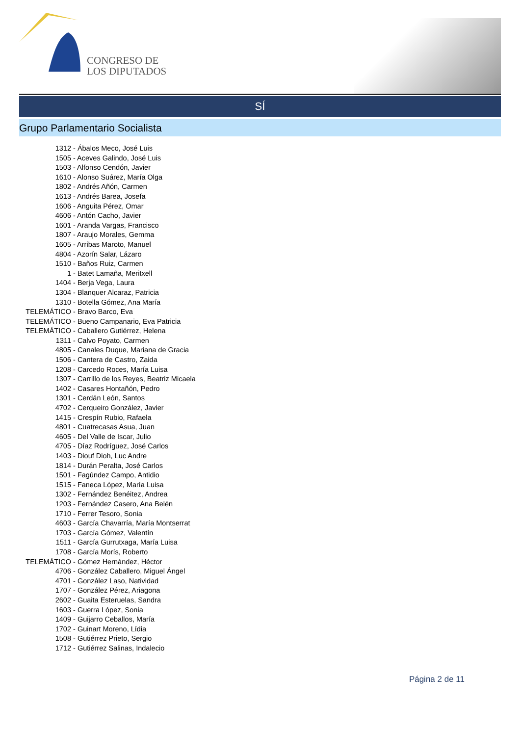CONGRESO DE
LOS DIPUTADOS
SÍ
Grupo Parlamentario Socialista
1312 - Ábalos Meco, José Luis
1505 - Aceves Galindo, José Luis
1503 - Alfonso Cendón, Javier
1610 - Alonso Suárez, María Olga
1802 - Andrés Añón, Carmen
1613 - Andrés Barea, Josefa
1606 - Anguita Pérez, Omar
4606 - Antón Cacho, Javier
1601 - Aranda Vargas, Francisco
1807 - Araujo Morales, Gemma
1605 - Arribas Maroto, Manuel
4804 - Azorín Salar, Lázaro
1510 - Baños Ruiz, Carmen
1 - Batet Lamaña, Meritxell
1404 - Berja Vega, Laura
1304 - Blanquer Alcaraz, Patricia
1310 - Botella Gómez, Ana María
TELEMÁTICO - Bravo Barco, Eva
TELEMÁTICO - Bueno Campanario, Eva Patricia
TELEMÁTICO - Caballero Gutiérrez, Helena
1311 - Calvo Poyato, Carmen
4805 - Canales Duque, Mariana de Gracia
1506 - Cantera de Castro, Zaida
1208 - Carcedo Roces, María Luisa
1307 - Carrillo de los Reyes, Beatriz Micaela
1402 - Casares Hontañón, Pedro
1301 - Cerdán León, Santos
4702 - Cerqueiro González, Javier
1415 - Crespín Rubio, Rafaela
4801 - Cuatrecasas Asua, Juan
4605 - Del Valle de Iscar, Julio
4705 - Díaz Rodríguez, José Carlos
1403 - Diouf Dioh, Luc Andre
1814 - Durán Peralta, José Carlos
1501 - Fagúndez Campo, Antidio
1515 - Faneca López, María Luisa
1302 - Fernández Benéitez, Andrea
1203 - Fernández Casero, Ana Belén
1710 - Ferrer Tesoro, Sonia
4603 - García Chavarría, María Montserrat
1703 - García Gómez, Valentín
1511 - García Gurrutxaga, María Luisa
1708 - García Morís, Roberto
TELEMÁTICO - Gómez Hernández, Héctor
4706 - González Caballero, Miguel Ángel
4701 - González Laso, Natividad
1707 - González Pérez, Ariagona
2602 - Guaita Esteruelas, Sandra
1603 - Guerra López, Sonia
1409 - Guijarro Ceballos, María
1702 - Guinart Moreno, Lídia
1508 - Gutiérrez Prieto, Sergio
1712 - Gutiérrez Salinas, Indalecio
Página 2 de 11